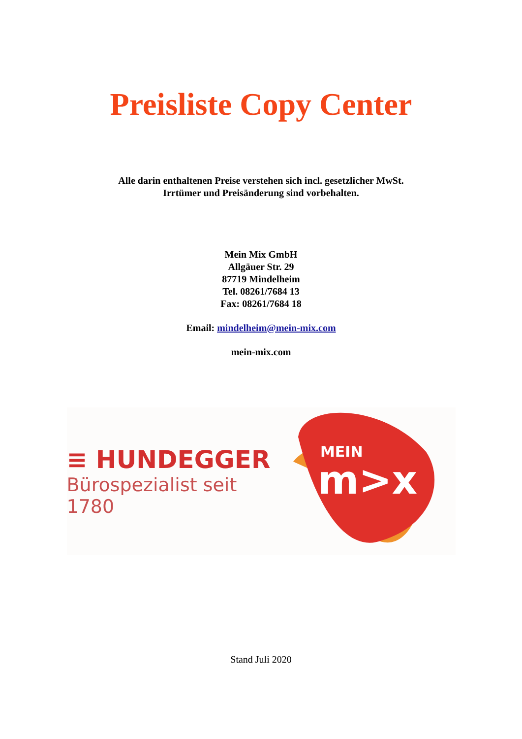Preisliste Copy Center
Alle darin enthaltenen Preise verstehen sich incl. gesetzlicher MwSt.
Irrtümer und Preisänderung sind vorbehalten.
Mein Mix GmbH
Allgäuer Str. 29
87719 Mindelheim
Tel. 08261/7684 13
Fax: 08261/7684 18
Email: mindelheim@mein-mix.com
mein-mix.com
≡ HUNDEGGER
Bürospezialist seit 1780
MEIN
m>x
Stand Juli 2020